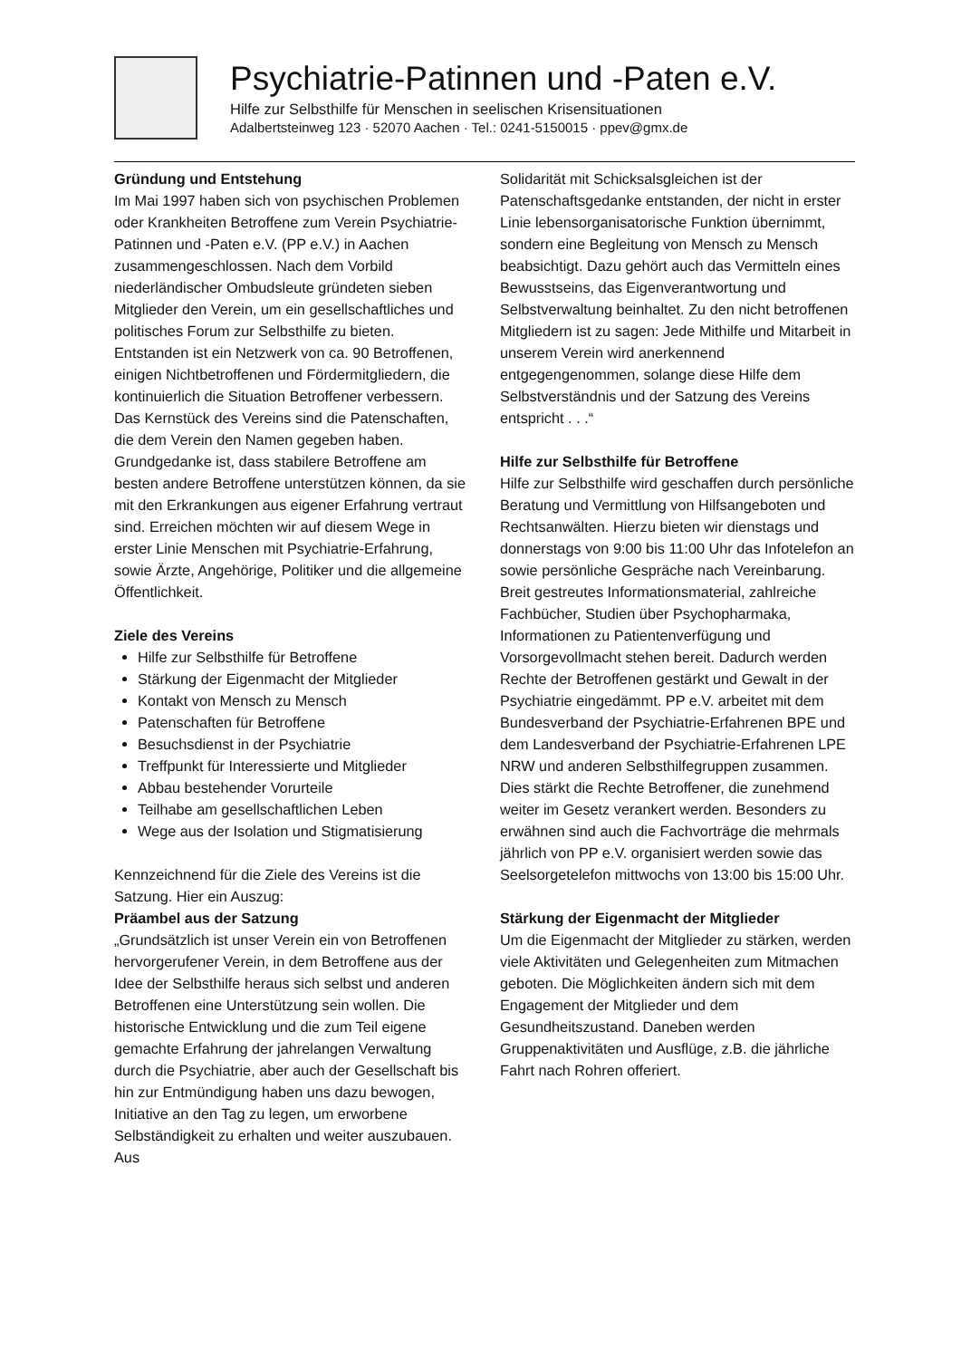Psychiatrie-Patinnen und -Paten e.V.
Hilfe zur Selbsthilfe für Menschen in seelischen Krisensituationen
Adalbertsteinweg 123 · 52070 Aachen · Tel.: 0241-5150015 · ppev@gmx.de
Gründung und Entstehung
Im Mai 1997 haben sich von psychischen Problemen oder Krankheiten Betroffene zum Verein Psychiatrie-Patinnen und -Paten e.V. (PP e.V.) in Aachen zusammengeschlossen. Nach dem Vorbild niederländischer Ombudsleute gründeten sieben Mitglieder den Verein, um ein gesellschaftliches und politisches Forum zur Selbsthilfe zu bieten. Entstanden ist ein Netzwerk von ca. 90 Betroffenen, einigen Nichtbetroffenen und Fördermitgliedern, die kontinuierlich die Situation Betroffener verbessern. Das Kernstück des Vereins sind die Patenschaften, die dem Verein den Namen gegeben haben. Grundgedanke ist, dass stabilere Betroffene am besten andere Betroffene unterstützen können, da sie mit den Erkrankungen aus eigener Erfahrung vertraut sind. Erreichen möchten wir auf diesem Wege in erster Linie Menschen mit Psychiatrie-Erfahrung, sowie Ärzte, Angehörige, Politiker und die allgemeine Öffentlichkeit.
Ziele des Vereins
Hilfe zur Selbsthilfe für Betroffene
Stärkung der Eigenmacht der Mitglieder
Kontakt von Mensch zu Mensch
Patenschaften für Betroffene
Besuchsdienst in der Psychiatrie
Treffpunkt für Interessierte und Mitglieder
Abbau bestehender Vorurteile
Teilhabe am gesellschaftlichen Leben
Wege aus der Isolation und Stigmatisierung
Kennzeichnend für die Ziele des Vereins ist die Satzung. Hier ein Auszug:
Präambel aus der Satzung
„Grundsätzlich ist unser Verein ein von Betroffenen hervorgerufener Verein, in dem Betroffene aus der Idee der Selbsthilfe heraus sich selbst und anderen Betroffenen eine Unterstützung sein wollen. Die historische Entwicklung und die zum Teil eigene gemachte Erfahrung der jahrelangen Verwaltung durch die Psychiatrie, aber auch der Gesellschaft bis hin zur Entmündigung haben uns dazu bewogen, Initiative an den Tag zu legen, um erworbene Selbständigkeit zu erhalten und weiter auszubauen. Aus
Solidarität mit Schicksalsgleichen ist der Patenschaftsgedanke entstanden, der nicht in erster Linie lebensorganisatorische Funktion übernimmt, sondern eine Begleitung von Mensch zu Mensch beabsichtigt. Dazu gehört auch das Vermitteln eines Bewusstseins, das Eigenverantwortung und Selbstverwaltung beinhaltet. Zu den nicht betroffenen Mitgliedern ist zu sagen: Jede Mithilfe und Mitarbeit in unserem Verein wird anerkennend entgegengenommen, solange diese Hilfe dem Selbstverständnis und der Satzung des Vereins entspricht . . .“
Hilfe zur Selbsthilfe für Betroffene
Hilfe zur Selbsthilfe wird geschaffen durch persönliche Beratung und Vermittlung von Hilfsangeboten und Rechtsanwälten. Hierzu bieten wir dienstags und donnerstags von 9:00 bis 11:00 Uhr das Infotelefon an sowie persönliche Gespräche nach Vereinbarung. Breit gestreutes Informationsmaterial, zahlreiche Fachbücher, Studien über Psychopharmaka, Informationen zu Patientenverfügung und Vorsorgevollmacht stehen bereit. Dadurch werden Rechte der Betroffenen gestärkt und Gewalt in der Psychiatrie eingedämmt. PP e.V. arbeitet mit dem Bundesverband der Psychiatrie-Erfahrenen BPE und dem Landesverband der Psychiatrie-Erfahrenen LPE NRW und anderen Selbsthilfegruppen zusammen. Dies stärkt die Rechte Betroffener, die zunehmend weiter im Gesetz verankert werden. Besonders zu erwähnen sind auch die Fachvorträge die mehrmals jährlich von PP e.V. organisiert werden sowie das Seelsorgetelefon mittwochs von 13:00 bis 15:00 Uhr.
Stärkung der Eigenmacht der Mitglieder
Um die Eigenmacht der Mitglieder zu stärken, werden viele Aktivitäten und Gelegenheiten zum Mitmachen geboten. Die Möglichkeiten ändern sich mit dem Engagement der Mitglieder und dem Gesundheitszustand. Daneben werden Gruppenaktivitäten und Ausflüge, z.B. die jährliche Fahrt nach Rohren offeriert.